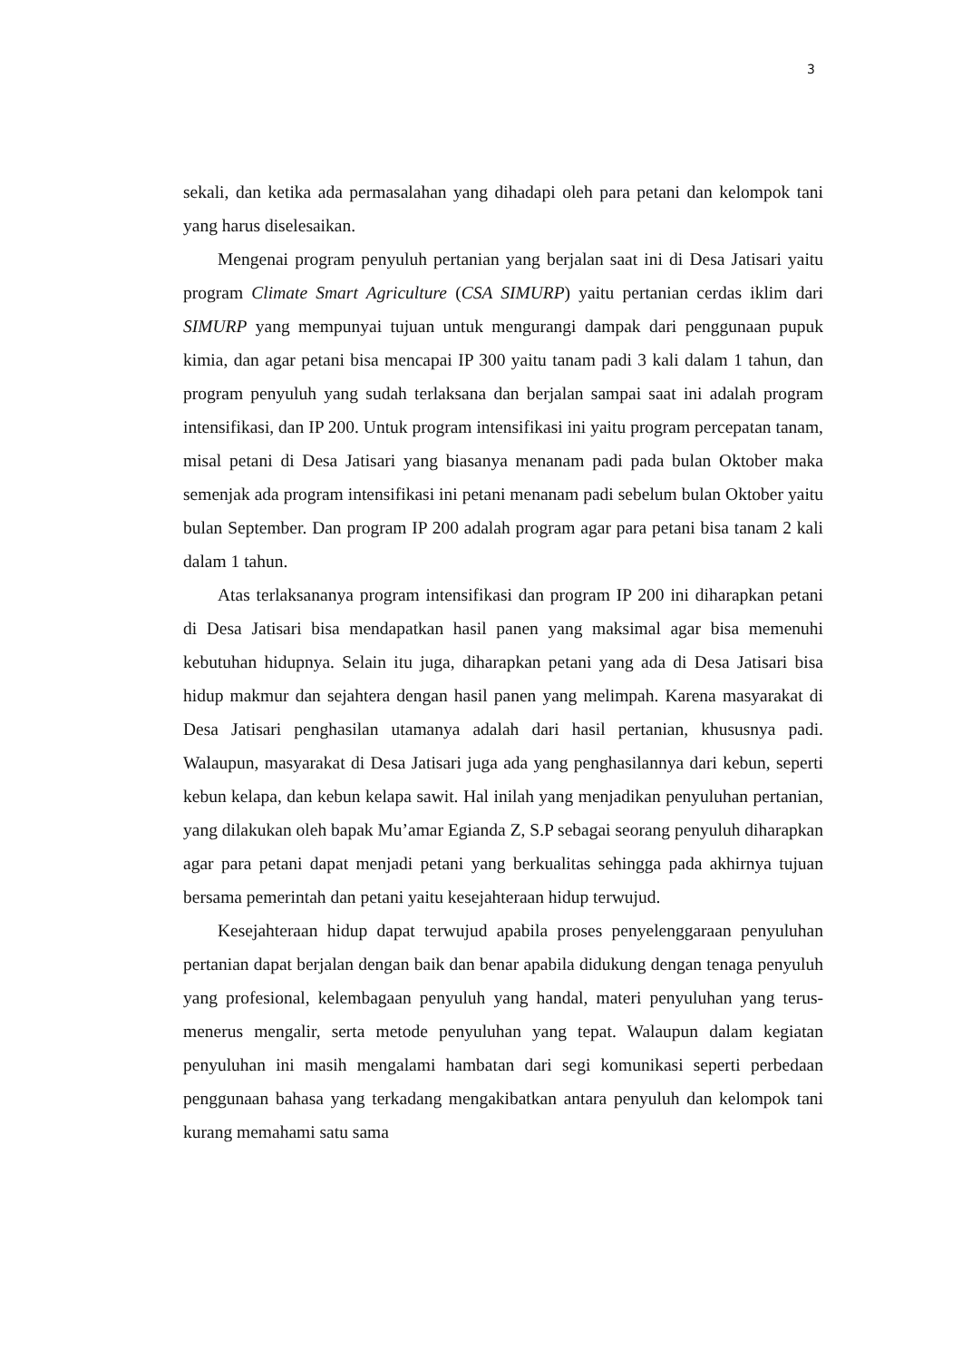3
sekali, dan ketika ada permasalahan yang dihadapi oleh para petani dan kelompok tani yang harus diselesaikan.
Mengenai program penyuluh pertanian yang berjalan saat ini di Desa Jatisari yaitu program Climate Smart Agriculture (CSA SIMURP) yaitu pertanian cerdas iklim dari SIMURP yang mempunyai tujuan untuk mengurangi dampak dari penggunaan pupuk kimia, dan agar petani bisa mencapai IP 300 yaitu tanam padi 3 kali dalam 1 tahun, dan program penyuluh yang sudah terlaksana dan berjalan sampai saat ini adalah program intensifikasi, dan IP 200. Untuk program intensifikasi ini yaitu program percepatan tanam, misal petani di Desa Jatisari yang biasanya menanam padi pada bulan Oktober maka semenjak ada program intensifikasi ini petani menanam padi sebelum bulan Oktober yaitu bulan September. Dan program IP 200 adalah program agar para petani bisa tanam 2 kali dalam 1 tahun.
Atas terlaksananya program intensifikasi dan program IP 200 ini diharapkan petani di Desa Jatisari bisa mendapatkan hasil panen yang maksimal agar bisa memenuhi kebutuhan hidupnya. Selain itu juga, diharapkan petani yang ada di Desa Jatisari bisa hidup makmur dan sejahtera dengan hasil panen yang melimpah. Karena masyarakat di Desa Jatisari penghasilan utamanya adalah dari hasil pertanian, khususnya padi. Walaupun, masyarakat di Desa Jatisari juga ada yang penghasilannya dari kebun, seperti kebun kelapa, dan kebun kelapa sawit. Hal inilah yang menjadikan penyuluhan pertanian, yang dilakukan oleh bapak Mu’amar Egianda Z, S.P sebagai seorang penyuluh diharapkan agar para petani dapat menjadi petani yang berkualitas sehingga pada akhirnya tujuan bersama pemerintah dan petani yaitu kesejahteraan hidup terwujud.
Kesejahteraan hidup dapat terwujud apabila proses penyelenggaraan penyuluhan pertanian dapat berjalan dengan baik dan benar apabila didukung dengan tenaga penyuluh yang profesional, kelembagaan penyuluh yang handal, materi penyuluhan yang terus-menerus mengalir, serta metode penyuluhan yang tepat. Walaupun dalam kegiatan penyuluhan ini masih mengalami hambatan dari segi komunikasi seperti perbedaan penggunaan bahasa yang terkadang mengakibatkan antara penyuluh dan kelompok tani kurang memahami satu sama